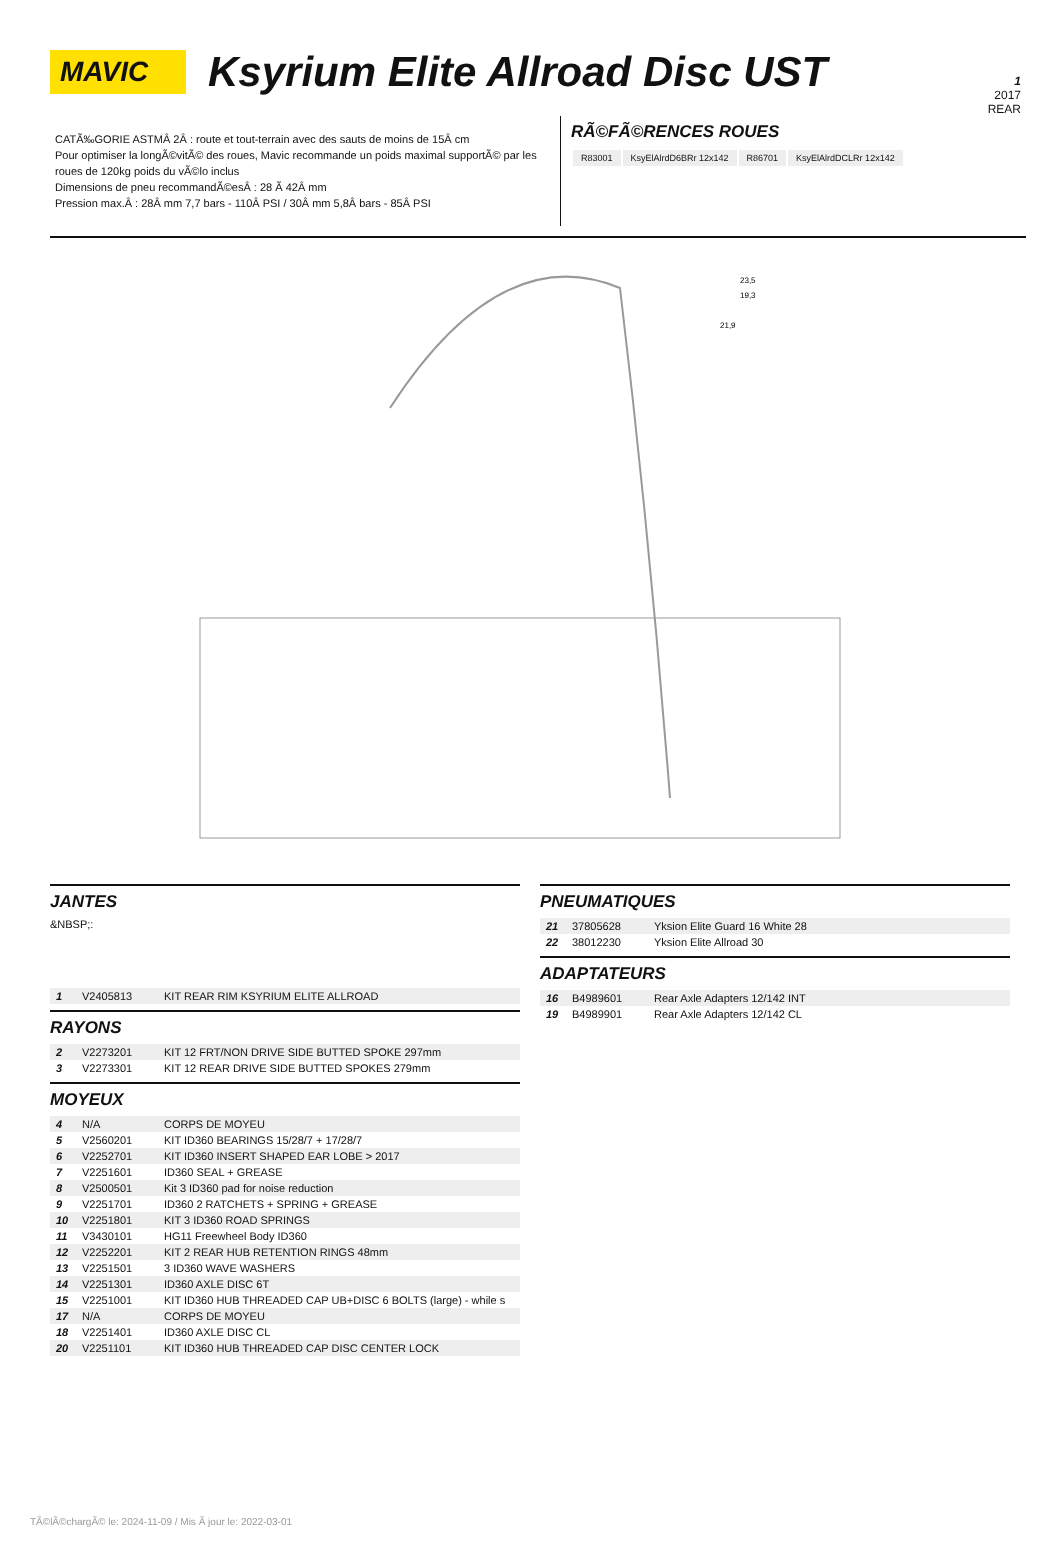1
2017
REAR
MAVIC
Ksyrium Elite Allroad Disc UST
CATÃ‰GORIE ASTMÂ 2Â : route et tout-terrain avec des sauts de moins de 15Â cm
Pour optimiser la longÃ©vitÃ© des roues, Mavic recommande un poids maximal supportÃ© par les roues de 120kg poids du vÃ©lo inclus
Dimensions de pneu recommandÃ©esÂ : 28 Ã 42Â mm
Pression max.Â : 28Â mm 7,7 bars - 110Â PSI / 30Â mm 5,8Â bars - 85Â PSI
RÃ©FÃ©RENCES ROUES
| R83001 | KsyElAlrdD6BRr 12x142 | R86701 | KsyElAlrdDCLRr 12x142 |
23,5
19,3
21,9
JANTES
&NBSP;:
| 1 | V2405813 | KIT REAR RIM KSYRIUM ELITE ALLROAD |
RAYONS
| 2 | V2273201 | KIT 12 FRT/NON DRIVE SIDE BUTTED SPOKE 297mm |
| 3 | V2273301 | KIT 12 REAR DRIVE SIDE BUTTED SPOKES 279mm |
MOYEUX
| 4 | N/A | CORPS DE MOYEU |
| 5 | V2560201 | KIT ID360 BEARINGS 15/28/7 + 17/28/7 |
| 6 | V2252701 | KIT ID360 INSERT SHAPED EAR LOBE > 2017 |
| 7 | V2251601 | ID360 SEAL + GREASE |
| 8 | V2500501 | Kit 3 ID360 pad for noise reduction |
| 9 | V2251701 | ID360 2 RATCHETS + SPRING + GREASE |
| 10 | V2251801 | KIT 3 ID360 ROAD SPRINGS |
| 11 | V3430101 | HG11 Freewheel Body ID360 |
| 12 | V2252201 | KIT 2 REAR HUB RETENTION RINGS 48mm |
| 13 | V2251501 | 3 ID360 WAVE WASHERS |
| 14 | V2251301 | ID360 AXLE DISC 6T |
| 15 | V2251001 | KIT ID360 HUB THREADED CAP UB+DISC 6 BOLTS (large) - while s |
| 17 | N/A | CORPS DE MOYEU |
| 18 | V2251401 | ID360 AXLE DISC CL |
| 20 | V2251101 | KIT ID360 HUB THREADED CAP DISC CENTER LOCK |
PNEUMATIQUES
| 21 | 37805628 | Yksion Elite Guard 16 White 28 |
| 22 | 38012230 | Yksion Elite Allroad 30 |
ADAPTATEURS
| 16 | B4989601 | Rear Axle Adapters 12/142 INT |
| 19 | B4989901 | Rear Axle Adapters 12/142 CL |
TÃ©lÃ©chargÃ© le: 2024-11-09 / Mis Ã jour le: 2022-03-01